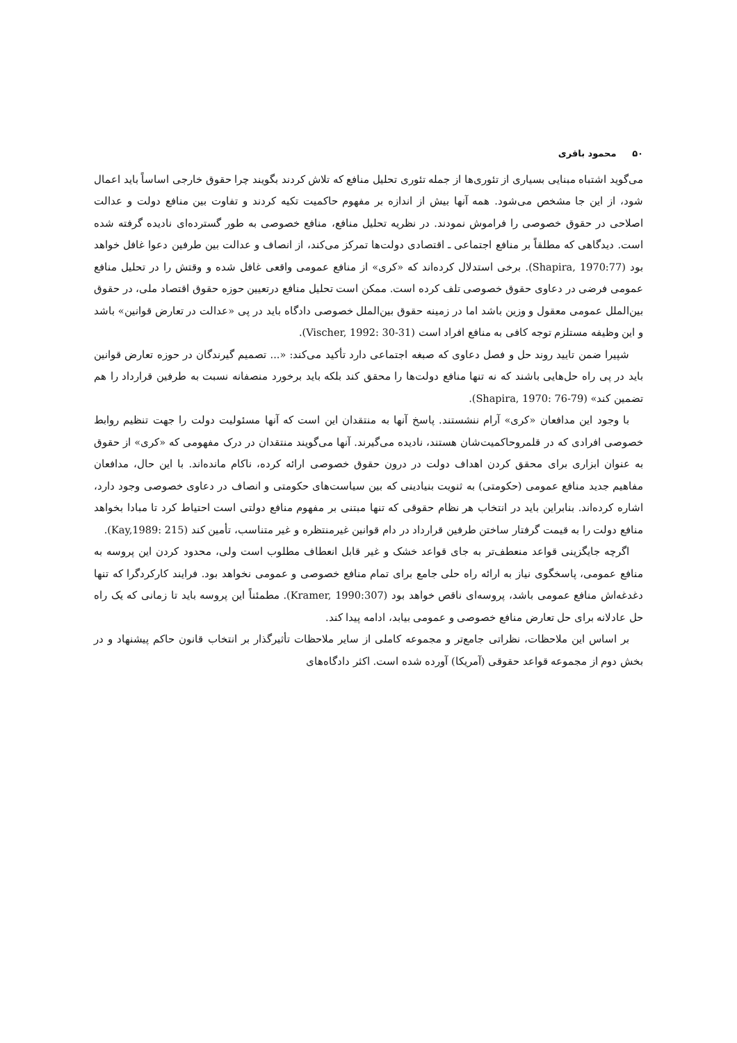۵۰ محمود باقری
می‌گوید اشتباه مبنایی بسیاری از تئوری‌ها از جمله تئوری تحلیل منافع که تلاش کردند بگویند چرا حقوق خارجی اساساً باید اعمال شود، از این جا مشخص می‌شود. همه آنها بیش از اندازه بر مفهوم حاکمیت تکیه کردند و تفاوت بین منافع دولت و عدالت اصلاحی در حقوق خصوصی را فراموش نمودند. در نظریه تحلیل منافع، منافع خصوصی به طور گسترده‌ای نادیده گرفته شده است. دیدگاهی که مطلقاً بر منافع اجتماعی ـ اقتصادی دولت‌ها تمرکز می‌کند، از انصاف و عدالت بین طرفین دعوا غافل خواهد بود (Shapira, 1970:77). برخی استدلال کرده‌اند که «کری» از منافع عمومی واقعی غافل شده و وقتش را در تحلیل منافع عمومی فرضی در دعاوی حقوق خصوصی تلف کرده است. ممکن است تحلیل منافع درتعیین حوزه حقوق اقتصاد ملی، در حقوق بین‌الملل عمومی معقول و وزین باشد اما در زمینه حقوق بین‌الملل خصوصی دادگاه باید در پی «عدالت در تعارض قوانین» باشد و این وظیفه مستلزم توجه کافی به منافع افراد است (Vischer, 1992: 30-31).
شپیرا ضمن تایید روند حل و فصل دعاوی که صبغه اجتماعی دارد تأکید می‌کند: «... تصمیم گیرندگان در حوزه تعارض قوانین باید در پی راه حل‌هایی باشند که نه تنها منافع دولت‌ها را محقق کند بلکه باید برخورد منصفانه نسبت به طرفین قرارداد را هم تضمین کند» (Shapira, 1970: 76-79).
با وجود این مدافعان «کری» آرام ننشستند. پاسخ آنها به منتقدان این است که آنها مسئولیت دولت را جهت تنظیم روابط خصوصی افرادی که در قلمروحاکمیت‌شان هستند، نادیده می‌گیرند. آنها می‌گویند منتقدان در درک مفهومی که «کری» از حقوق به عنوان ابزاری برای محقق کردن اهداف دولت در درون حقوق خصوصی ارائه کرده، ناکام مانده‌اند. با این حال، مدافعان مفاهیم جدید منافع عمومی (حکومتی) به ثنویت بنیادینی که بین سیاست‌های حکومتی و انصاف در دعاوی خصوصی وجود دارد، اشاره کرده‌اند. بنابراین باید در انتخاب هر نظام حقوقی که تنها مبتنی بر مفهوم منافع دولتی است احتیاط کرد تا مبادا بخواهد منافع دولت را به قیمت گرفتار ساختن طرفین قرارداد در دام قوانین غیرمنتظره و غیر متناسب، تأمین کند (Kay,1989: 215).
اگرچه جایگزینی قواعد منعطف‌تر به جای قواعد خشک و غیر قابل انعطاف مطلوب است ولی، محدود کردن این پروسه به منافع عمومی، پاسخگوی نیاز به ارائه راه حلی جامع برای تمام منافع خصوصی و عمومی نخواهد بود. فرایند کارکردگرا که تنها دغدغه‌اش منافع عمومی باشد، پروسه‌ای ناقص خواهد بود (Kramer, 1990:307). مطمئناً این پروسه باید تا زمانی که یک راه حل عادلانه برای حل تعارض منافع خصوصی و عمومی بیابد، ادامه پیدا کند.
بر اساس این ملاحظات، نظراتی جامع‌تر و مجموعه کاملی از سایر ملاحظات تأثیرگذار بر انتخاب قانون حاکم پیشنهاد و در بخش دوم از مجموعه قواعد حقوقی (آمریکا) آورده شده است. اکثر دادگاه‌های